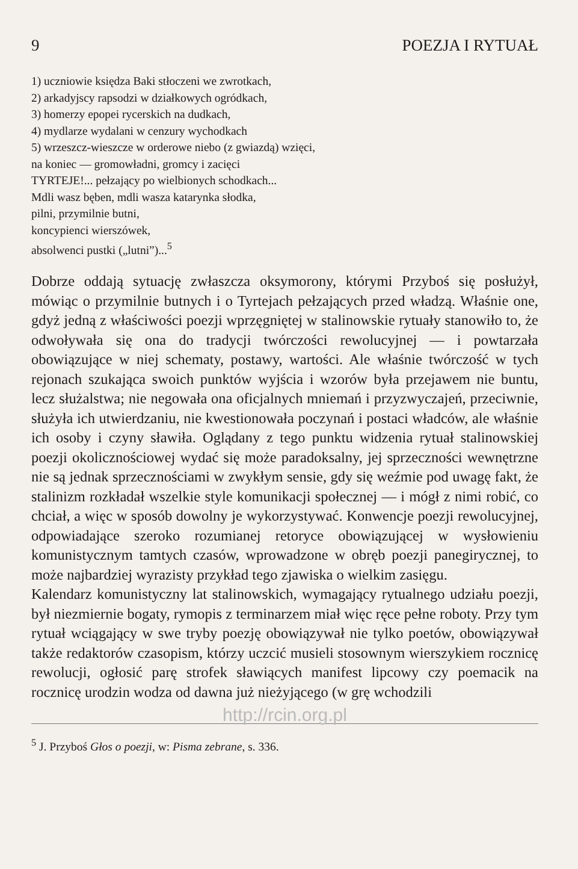9 POEZJA I RYTUAŁ
1) uczniowie księdza Baki stłoczeni we zwrotkach,
2) arkadyjscy rapsodzi w działkowych ogródkach,
3) homerzy epopei rycerskich na dudkach,
4) mydlarze wydalani w cenzury wychodkach
5) wrzeszcz-wieszcze w orderowe niebo (z gwiazdą) wzięci,
na koniec — gromowładni, gromcy i zacięci
TYRTEJE!... pełzający po wielbionych schodkach...
Mdli wasz bęben, mdli wasza katarynka słodka,
pilni, przymilnie butni,
koncypienci wierszówek,
absolwenci pustki („lutni”)...<sup>5</sup>
Dobrze oddają sytuację zwłaszcza oksymorony, którymi Przyboś się posłużył, mówiąc o przymilnie butnych i o Tyrtejach pełzających przed władzą. Właśnie one, gdyż jedną z właściwości poezji wprzęgniętej w stalinowskie rytuały stanowiło to, że odwoływała się ona do tradycji twórczości rewolucyjnej — i powtarzała obowiązujące w niej schematy, postawy, wartości. Ale właśnie twórczość w tych rejonach szukająca swoich punktów wyjścia i wzorów była przejawem nie buntu, lecz służalstwa; nie negowała ona oficjalnych mniemań i przyzwyczajeń, przeciwnie, służyła ich utwierdzaniu, nie kwestionowała poczynań i postaci władców, ale właśnie ich osoby i czyny sławiła. Oglądany z tego punktu widzenia rytuał stalinowskiej poezji okolicznościowej wydać się może paradoksalny, jej sprzeczności wewnętrzne nie są jednak sprzecznościami w zwykłym sensie, gdy się weźmie pod uwagę fakt, że stalinizm rozkładał wszelkie style komunikacji społecznej — i mógł z nimi robić, co chciał, a więc w sposób dowolny je wykorzystywać. Konwencje poezji rewolucyjnej, odpowiadające szeroko rozumianej retoryce obowiązującej w wysłowieniu komunistycznym tamtych czasów, wprowadzone w obręb poezji panegirycznej, to może najbardziej wyrazisty przykład tego zjawiska o wielkim zasięgu.
Kalendarz komunistyczny lat stalinowskich, wymagający rytualnego udziału poezji, był niezmiernie bogaty, rymopis z terminarzem miał więc ręce pełne roboty. Przy tym rytuał wciągający w swe tryby poezję obowiązywał nie tylko poetów, obowiązywał także redaktorów czasopism, którzy uczcić musieli stosownym wierszykiem rocznicę rewolucji, ogłosić parę strofek sławiących manifest lipcowy czy poemacik na rocznicę urodzin wodza od dawna już nieżyjącego (w grę wchodzili
http://rcin.org.pl
<sup>5</sup> J. Przyboś Głos o poezji, w: Pisma zebrane, s. 336.